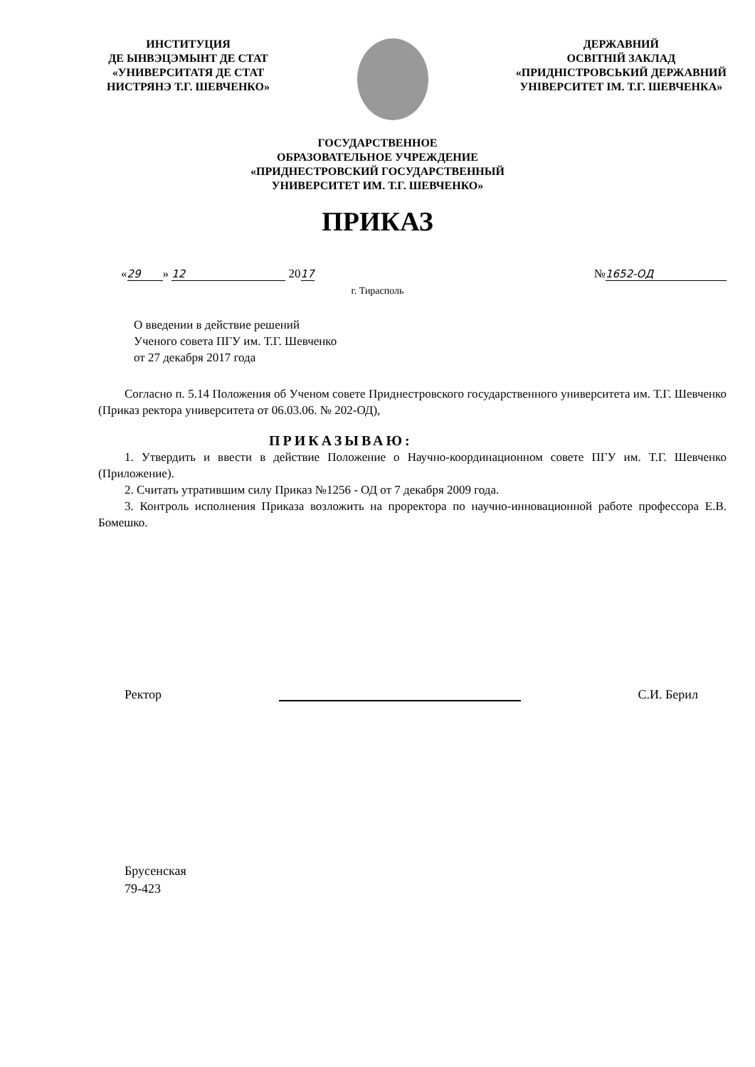ИНСТИТУЦИЯ
ДЕ ЫНВЭЦЭМЫНТ ДЕ СТАТ
«УНИВЕРСИТАТЯ ДЕ СТАТ
НИСТРЯНЭ Т.Г. ШЕВЧЕНКО»
ДЕРЖАВНИЙ
ОСВІТНІЙ ЗАКЛАД
«ПРИДНІСТРОВСЬКИЙ ДЕРЖАВНИЙ
УНІВЕРСИТЕТ ІМ. Т.Г. ШЕВЧЕНКА»
ГОСУДАРСТВЕННОЕ
ОБРАЗОВАТЕЛЬНОЕ УЧРЕЖДЕНИЕ
«ПРИДНЕСТРОВСКИЙ ГОСУДАРСТВЕННЫЙ
УНИВЕРСИТЕТ ИМ. Т.Г. ШЕВЧЕНКО»
ПРИКАЗ
« 29 » 12 2017 № 1652-ОД
г. Тирасполь
О введении в действие решений
Ученого совета ПГУ им. Т.Г. Шевченко
от 27 декабря 2017 года
Согласно п. 5.14 Положения об Ученом совете Приднестровского государственного университета им. Т.Г. Шевченко (Приказ ректора университета от 06.03.06. № 202-ОД),
ПРИКАЗЫВАЮ:
1. Утвердить и ввести в действие Положение о Научно-координационном совете ПГУ им. Т.Г. Шевченко (Приложение).
2. Считать утратившим силу Приказ №1256 - ОД от 7 декабря 2009 года.
3. Контроль исполнения Приказа возложить на проректора по научно-инновационной работе профессора Е.В. Бомешко.
Ректор С.И. Берил
Брусенская
79-423